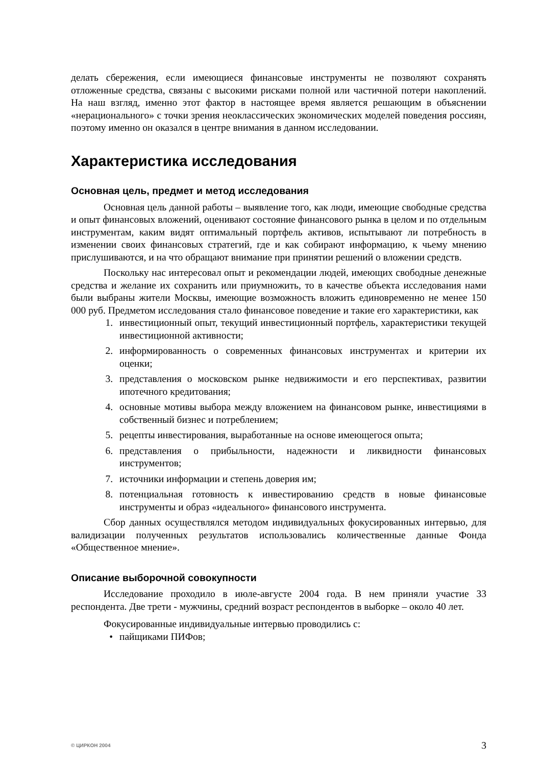делать сбережения, если имеющиеся финансовые инструменты не позволяют сохранять отложенные средства, связаны с высокими рисками полной или частичной потери накоплений. На наш взгляд, именно этот фактор в настоящее время является решающим в объяснении «нерационального» с точки зрения неоклассических экономических моделей поведения россиян, поэтому именно он оказался в центре внимания в данном исследовании.
Характеристика исследования
Основная цель, предмет и метод исследования
Основная цель данной работы – выявление того, как люди, имеющие свободные средства и опыт финансовых вложений, оценивают состояние финансового рынка в целом и по отдельным инструментам, каким видят оптимальный портфель активов, испытывают ли потребность в изменении своих финансовых стратегий, где и как собирают информацию, к чьему мнению прислушиваются, и на что обращают внимание при принятии решений о вложении средств.
Поскольку нас интересовал опыт и рекомендации людей, имеющих свободные денежные средства и желание их сохранить или приумножить, то в качестве объекта исследования нами были выбраны жители Москвы, имеющие возможность вложить единовременно не менее 150 000 руб. Предметом исследования стало финансовое поведение и такие его характеристики, как
1. инвестиционный опыт, текущий инвестиционный портфель, характеристики текущей инвестиционной активности;
2. информированность о современных финансовых инструментах и критерии их оценки;
3. представления о московском рынке недвижимости и его перспективах, развитии ипотечного кредитования;
4. основные мотивы выбора между вложением на финансовом рынке, инвестициями в собственный бизнес и потреблением;
5. рецепты инвестирования, выработанные на основе имеющегося опыта;
6. представления о прибыльности, надежности и ликвидности финансовых инструментов;
7. источники информации и степень доверия им;
8. потенциальная готовность к инвестированию средств в новые финансовые инструменты и образ «идеального» финансового инструмента.
Сбор данных осуществлялся методом индивидуальных фокусированных интервью, для валидизации полученных результатов использовались количественные данные Фонда «Общественное мнение».
Описание выборочной совокупности
Исследование проходило в июле-августе 2004 года. В нем приняли участие 33 респондента. Две трети - мужчины, средний возраст респондентов в выборке – около 40 лет.
Фокусированные индивидуальные интервью проводились с:
• пайщиками ПИФов;
© ЦИРКОН 2004 3